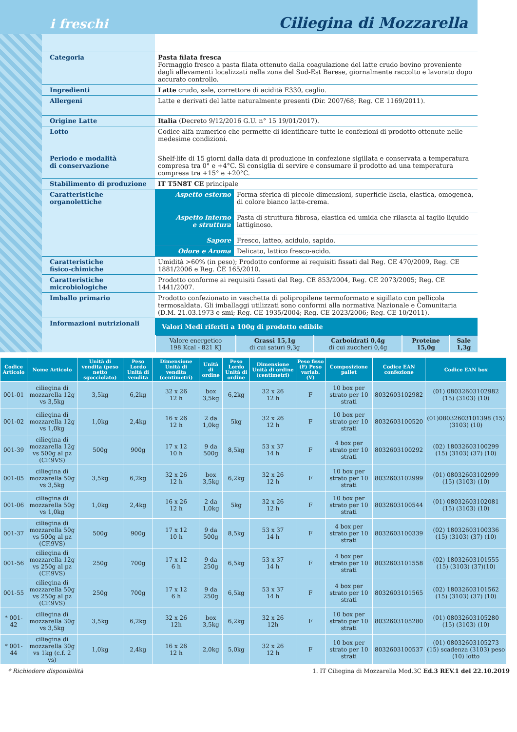i freschi Ciliegina di Mozzarella
| Categoria | Pasta filata fresca Formaggio fresco a pasta filata ottenuto dalla coagulazione del latte crudo bovino proveniente dagli allevamenti localizzati nella zona del Sud-Est Barese, giornalmente raccolto e lavorato dopo accurato controllo. |
| Ingredienti | Latte crudo, sale, correttore di acidità E330, caglio. |
| Allergeni | Latte e derivati del latte naturalmente presenti (Dir. 2007/68; Reg. CE 1169/2011). |
| Origine Latte | Italia (Decreto 9/12/2016 G.U. n° 15 19/01/2017). |
| Lotto | Codice alfa-numerico che permette di identificare tutte le confezioni di prodotto ottenute nelle medesime condizioni. |
| Periodo e modalità di conservazione | Shelf-life di 15 giorni dalla data di produzione in confezione sigillata e conservata a temperatura compresa tra 0° e +4°C. Si consiglia di servire e consumare il prodotto ad una temperatura compresa tra +15° e +20°C. |
| Stabilimento di produzione | IT T5N8T CE principale |
| Caratteristiche organolettiche | / Aspetto esterno / Forma sferica di piccole dimensioni, superficie liscia, elastica, omogenea, di colore bianco latte-crema. / / Aspetto interno e struttura / Pasta di struttura fibrosa, elastica ed umida che rilascia al taglio liquido lattiginoso. / / Sapore / Fresco, latteo, acidulo, sapido. / / Odore e Aroma / Delicato, lattico fresco-acido. / |
| Caratteristiche fisico-chimiche | Umidità >60% (in peso); Prodotto conforme ai requisiti fissati dal Reg. CE 470/2009, Reg. CE 1881/2006 e Reg. CE 165/2010. |
| Caratteristiche microbiologiche | Prodotto conforme ai requisiti fissati dal Reg. CE 853/2004, Reg. CE 2073/2005; Reg. CE 1441/2007. |
| Imballo primario | Prodotto confezionato in vaschetta di polipropilene termoformato e sigillato con pellicola termosaldata. Gli imballaggi utilizzati sono conformi alla normativa Nazionale e Comunitaria (D.M. 21.03.1973 e smi; Reg. CE 1935/2004; Reg. CE 2023/2006; Reg. CE 10/2011). |
| Informazioni nutrizionali | Valori Medi riferiti a 100g di prodotto edibile / Valore energetico 198 Kcal - 821 KJ / Grassi 15,1g di cui saturi 9,3g / Carboidrati 0,4g di cui zuccheri 0,4g / Proteine 15,0g / Sale 1,3g / |
| Codice Articolo | Nome Articolo | Unità di vendita (peso netto sgocciolato) | Peso Lordo Unità di vendita | Dimensione Unità di vendita (centimetri) | Unità di ordine | Peso Lordo Unità di ordine | Dimensione Unità di ordine (centimetri) | Peso fisso (F) Peso variab. (V) | Composizione pallet | Codice EAN confezione | Codice EAN box |
| --- | --- | --- | --- | --- | --- | --- | --- | --- | --- | --- | --- |
| 001-01 | ciliegina di mozzarella 12g vs 3,5kg | 3,5kg | 6,2kg | 32 x 26 12 h | box 3,5kg | 6,2kg | 32 x 26 12 h | F | 10 box per strato per 10 strati | 8032603102982 | (01) 08032603102982 (15) (3103) (10) |
| 001-02 | ciliegina di mozzarella 12g vs 1,0kg | 1,0kg | 2,4kg | 16 x 26 12 h | 2 da 1,0kg | 5kg | 32 x 26 12 h | F | 10 box per strato per 10 strati | 8032603100520 | (01)08032603101398 (15) (3103) (10) |
| 001-39 | ciliegina di mozzarella 12g vs 500g al pz (CF.9VS) | 500g | 900g | 17 x 12 10 h | 9 da 500g | 8,5kg | 53 x 37 14 h | F | 4 box per strato per 10 strati | 8032603100292 | (02) 18032603100299 (15) (3103) (37) (10) |
| 001-05 | ciliegina di mozzarella 50g vs 3,5kg | 3,5kg | 6,2kg | 32 x 26 12 h | box 3,5kg | 6,2kg | 32 x 26 12 h | F | 10 box per strato per 10 strati | 8032603102999 | (01) 08032603102999 (15) (3103) (10) |
| 001-06 | ciliegina di mozzarella 50g vs 1,0kg | 1,0kg | 2,4kg | 16 x 26 12 h | 2 da 1,0kg | 5kg | 32 x 26 12 h | F | 10 box per strato per 10 strati | 8032603100544 | (01) 08032603102081 (15) (3103) (10) |
| 001-37 | ciliegina di mozzarella 50g vs 500g al pz (CF.9VS) | 500g | 900g | 17 x 12 10 h | 9 da 500g | 8,5kg | 53 x 37 14 h | F | 4 box per strato per 10 strati | 8032603100339 | (02) 18032603100336 (15) (3103) (37) (10) |
| 001-56 | ciliegina di mozzarella 12g vs 250g al pz (CF.9VS) | 250g | 700g | 17 x 12 6 h | 9 da 250g | 6,5kg | 53 x 37 14 h | F | 4 box per strato per 10 strati | 8032603101558 | (02) 18032603101555 (15) (3103) (37)(10) |
| 001-55 | ciliegina di mozzarella 50g vs 250g al pz (CF.9VS) | 250g | 700g | 17 x 12 6 h | 9 da 250g | 6,5kg | 53 x 37 14 h | F | 4 box per strato per 10 strati | 8032603101565 | (02) 18032603101562 (15) (3103) (37) (10) |
| * 001-42 | ciliegina di mozzarella 30g vs 3,5kg | 3,5kg | 6,2kg | 32 x 26 12h | box 3,5kg | 6,2kg | 32 x 26 12h | F | 10 box per strato per 10 strati | 8032603105280 | (01) 08032603105280 (15) (3103) (10) |
| * 001-44 | ciliegina di mozzarella 30g vs 1kg (c.f. 2 vs) | 1,0kg | 2,4kg | 16 x 26 12 h | 2,0kg | 5,0kg | 32 x 26 12 h | F | 10 box per strato per 10 strati | 8032603100537 | (01) 08032603105273 (15) scadenza (3103) peso (10) lotto |
* Richiedere disponibilità 1. IT Ciliegina di Mozzarella Mod.3C Ed.3 REV.1 del 22.10.2019